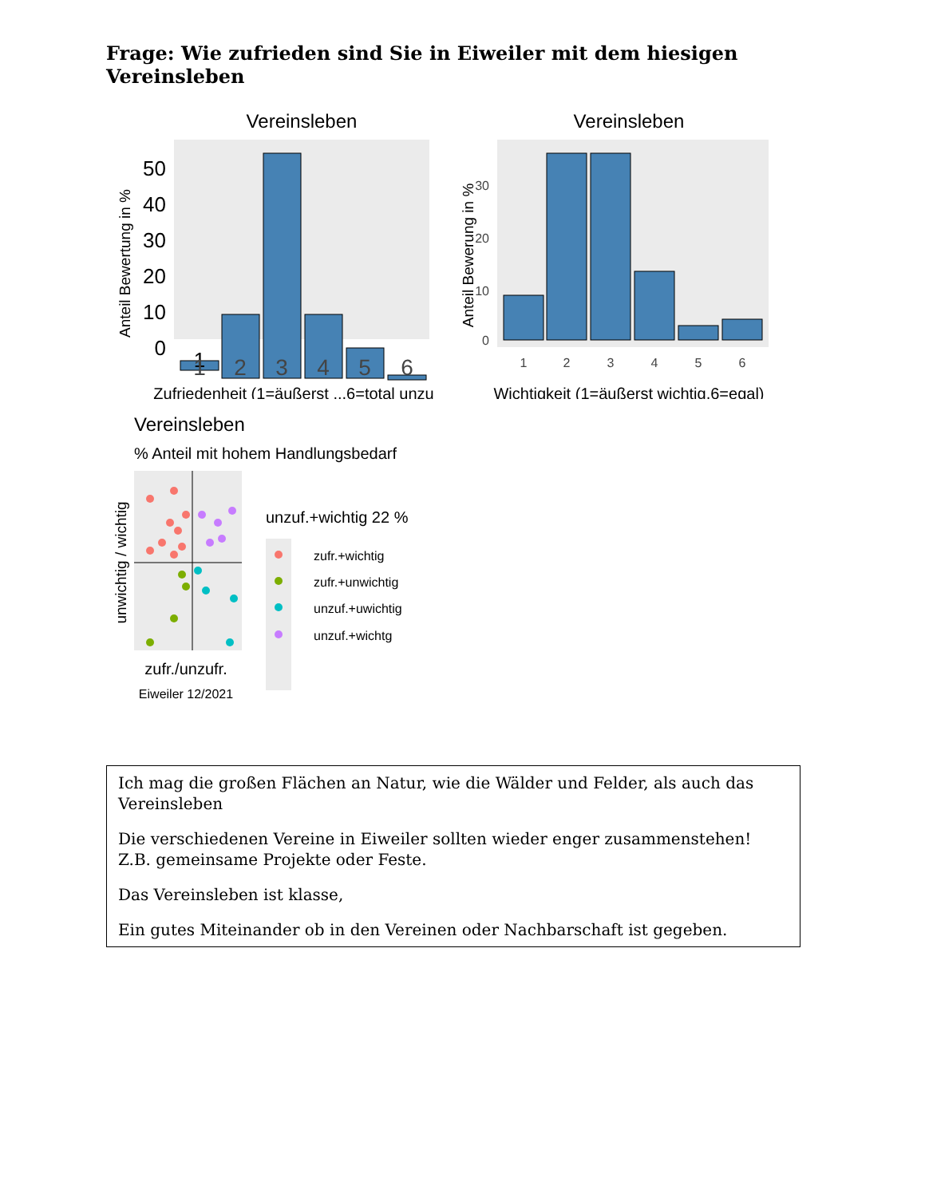Frage: Wie zufrieden sind Sie in Eiweiler mit dem hiesigen Vereinsleben
Vereinsleben
50
40
30
20
10
0
1
1
2
3
4
5
6
Zufriedenheit (1=äußerst ..,6=total unzu
Anteil Bewertung in %
Vereinsleben
30
20
10
0
1
2
3
4
5
6
Wichtigkeit (1=äußerst wichtig,6=egal)
Anteil Bewerung in %
Vereinsleben
% Anteil mit hohem Handlungsbedarf
unwichtig / wichtig
zufr./unzufr.
Eiweiler 12/2021
unzuf.+wichtig 22 %
zufr.+wichtig
zufr.+unwichtig
unzuf.+uwichtig
unzuf.+wichtg
Ich mag die großen Flächen an Natur, wie die Wälder und Felder, als auch das Vereinsleben
Die verschiedenen Vereine in Eiweiler sollten wieder enger zusammenstehen! Z.B. gemeinsame Projekte oder Feste.
Das Vereinsleben ist klasse,
Ein gutes Miteinander ob in den Vereinen oder Nachbarschaft ist gegeben.